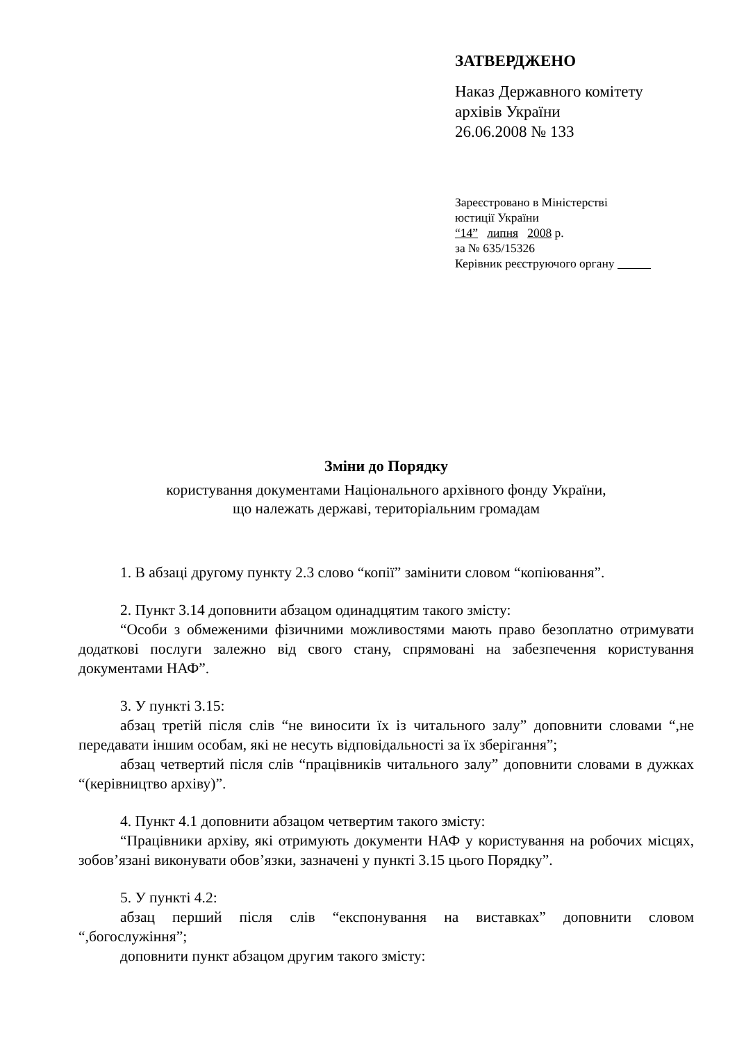ЗАТВЕРДЖЕНО
Наказ Державного комітету
архівів України
26.06.2008 № 133
Зареєстровано в Міністерстві
юстиції України
“14” липня 2008 р.
за № 635/15326
Керівник реєструючого органу
Зміни до Порядку
користування документами Національного архівного фонду України,
що належать державі, територіальним громадам
1. В абзаці другому пункту 2.3 слово “копії” замінити словом “копіювання”.
2. Пункт 3.14 доповнити абзацом одинадцятим такого змісту:
“Особи з обмеженими фізичними можливостями мають право безоплатно отримувати додаткові послуги залежно від свого стану, спрямовані на забезпечення користування документами НАФ”.
3. У пункті 3.15:
абзац третій після слів “не виносити їх із читального залу” доповнити словами “,не передавати іншим особам, які не несуть відповідальності за їх зберігання”;
абзац четвертий після слів “працівників читального залу” доповнити словами в дужках “(керівництво архіву)”.
4. Пункт 4.1 доповнити абзацом четвертим такого змісту:
“Працівники архіву, які отримують документи НАФ у користування на робочих місцях, зобов’язані виконувати обов’язки, зазначені у пункті 3.15 цього Порядку”.
5. У пункті 4.2:
абзац перший після слів “експонування на виставках” доповнити словом “,богослужіння”;
доповнити пункт абзацом другим такого змісту: